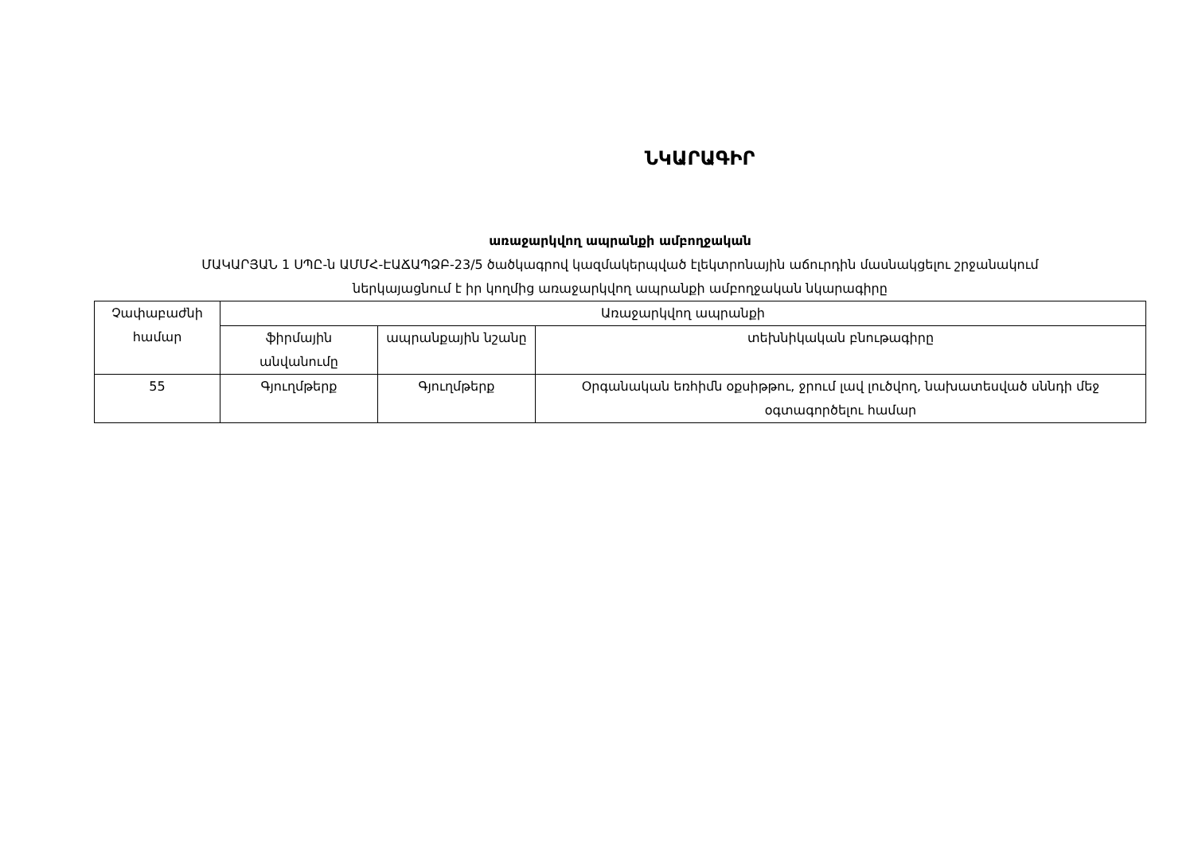ՆԿԱՐԱԳԻՐ
առաջարկվող ապրանքի ամբողջական
ՄԱԿԱՐՅԱՆ 1 ՍՊԸ-ն ԱՄՄՀ-ԷԱՃԱՊՁԲ-23/5 ծածկագրով կազմակերպված էլեկտրոնային աճուրդին մասնակցելու շրջանակում
ներկայացնում է իր կողմից առաջարկվող ապրանքի ամբողջական նկարագիրը
| Չափաբաժնի համար | Առաջարկվող ապրանքի | | |
| | ֆիրմային անվանումը | ապրանքային նշանը | տեխնիկական բնութագիրը |
| 55 | Գյուղմթերք | Գյուղմթերք | Օրգանական եռհիմն օքսիթթու, ջրում լավ լուծվող, նախատեսված սննդի մեջ օգտագործելու համար |